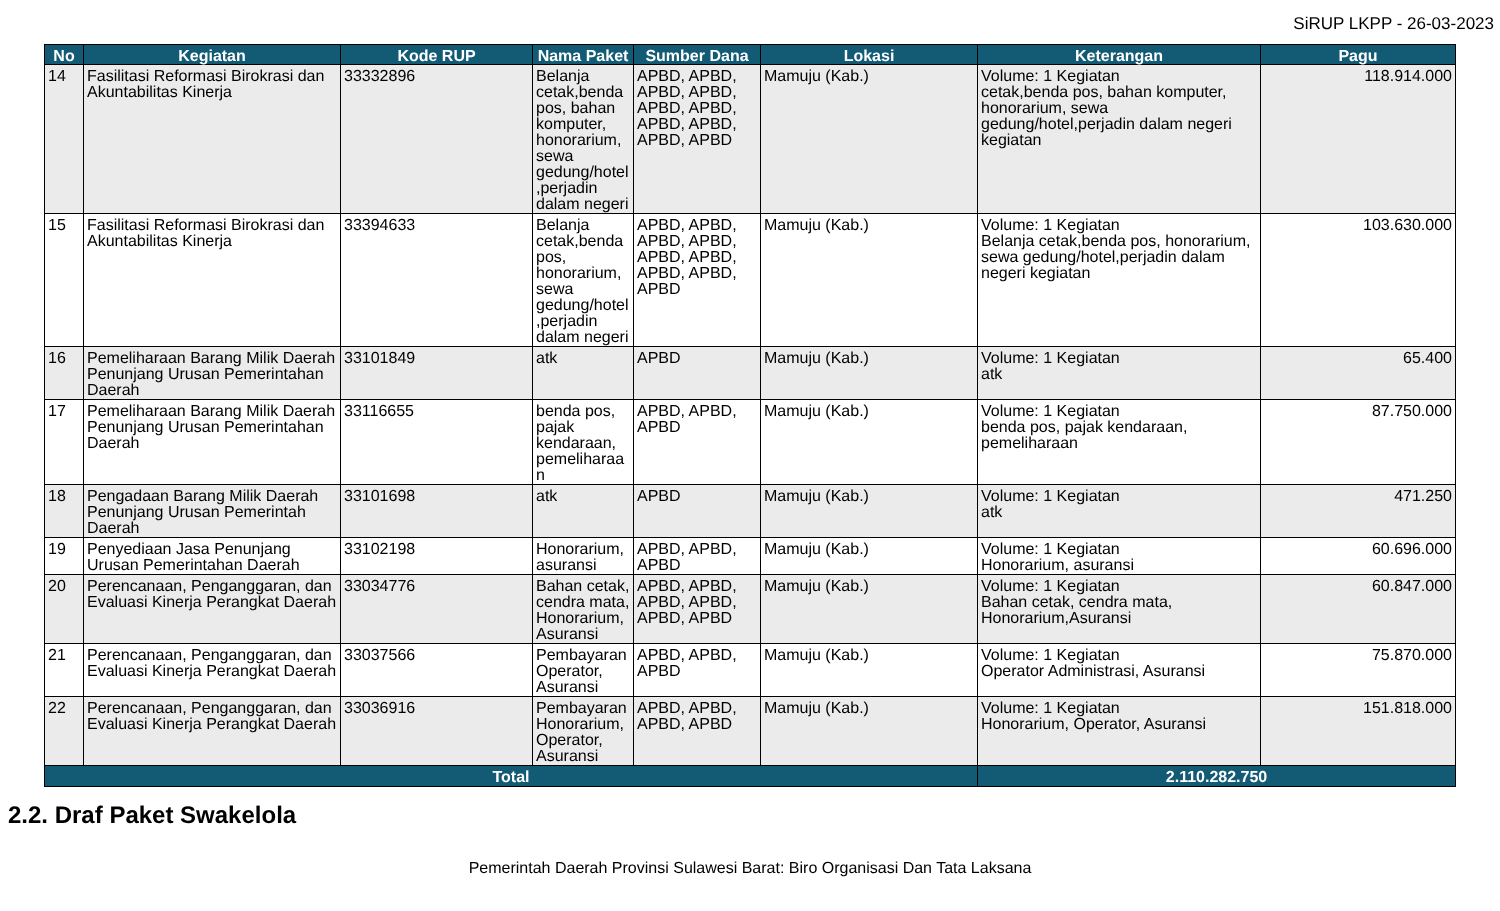SiRUP LKPP - 26-03-2023
| No | Kegiatan | Kode RUP | Nama Paket | Sumber Dana | Lokasi | Keterangan | Pagu |
| --- | --- | --- | --- | --- | --- | --- | --- |
| 14 | Fasilitasi Reformasi Birokrasi dan Akuntabilitas Kinerja | 33332896 | Belanja cetak,benda pos, bahan komputer, honorarium, sewa gedung/hotel ,perjadin dalam negeri | APBD, APBD, APBD, APBD, APBD, APBD, APBD, APBD, APBD, APBD | Mamuju (Kab.) | Volume: 1 Kegiatan cetak,benda pos, bahan komputer, honorarium, sewa gedung/hotel,perjadin dalam negeri kegiatan | 118.914.000 |
| 15 | Fasilitasi Reformasi Birokrasi dan Akuntabilitas Kinerja | 33394633 | Belanja cetak,benda pos, honorarium, sewa gedung/hotel ,perjadin dalam negeri | APBD, APBD, APBD, APBD, APBD, APBD, APBD, APBD, APBD | Mamuju (Kab.) | Volume: 1 Kegiatan Belanja cetak,benda pos, honorarium, sewa gedung/hotel,perjadin dalam negeri kegiatan | 103.630.000 |
| 16 | Pemeliharaan Barang Milik Daerah Penunjang Urusan Pemerintahan Daerah | 33101849 | atk | APBD | Mamuju (Kab.) | Volume: 1 Kegiatan atk | 65.400 |
| 17 | Pemeliharaan Barang Milik Daerah Penunjang Urusan Pemerintahan Daerah | 33116655 | benda pos, pajak kendaraan, pemeliharaa n | APBD, APBD, APBD | Mamuju (Kab.) | Volume: 1 Kegiatan benda pos, pajak kendaraan, pemeliharaan | 87.750.000 |
| 18 | Pengadaan Barang Milik Daerah Penunjang Urusan Pemerintah Daerah | 33101698 | atk | APBD | Mamuju (Kab.) | Volume: 1 Kegiatan atk | 471.250 |
| 19 | Penyediaan Jasa Penunjang Urusan Pemerintahan Daerah | 33102198 | Honorarium, asuransi | APBD, APBD, APBD | Mamuju (Kab.) | Volume: 1 Kegiatan Honorarium, asuransi | 60.696.000 |
| 20 | Perencanaan, Penganggaran, dan Evaluasi Kinerja Perangkat Daerah | 33034776 | Bahan cetak, cendra mata, Honorarium, Asuransi | APBD, APBD, APBD, APBD, APBD, APBD | Mamuju (Kab.) | Volume: 1 Kegiatan Bahan cetak, cendra mata, Honorarium,Asuransi | 60.847.000 |
| 21 | Perencanaan, Penganggaran, dan Evaluasi Kinerja Perangkat Daerah | 33037566 | Pembayaran Operator, Asuransi | APBD, APBD, APBD | Mamuju (Kab.) | Volume: 1 Kegiatan Operator Administrasi, Asuransi | 75.870.000 |
| 22 | Perencanaan, Penganggaran, dan Evaluasi Kinerja Perangkat Daerah | 33036916 | Pembayaran Honorarium, Operator, Asuransi | APBD, APBD, APBD, APBD | Mamuju (Kab.) | Volume: 1 Kegiatan Honorarium, Operator, Asuransi | 151.818.000 |
| Total | | | | | | 2.110.282.750 | |
2.2. Draf Paket Swakelola
Pemerintah Daerah Provinsi Sulawesi Barat: Biro Organisasi Dan Tata Laksana